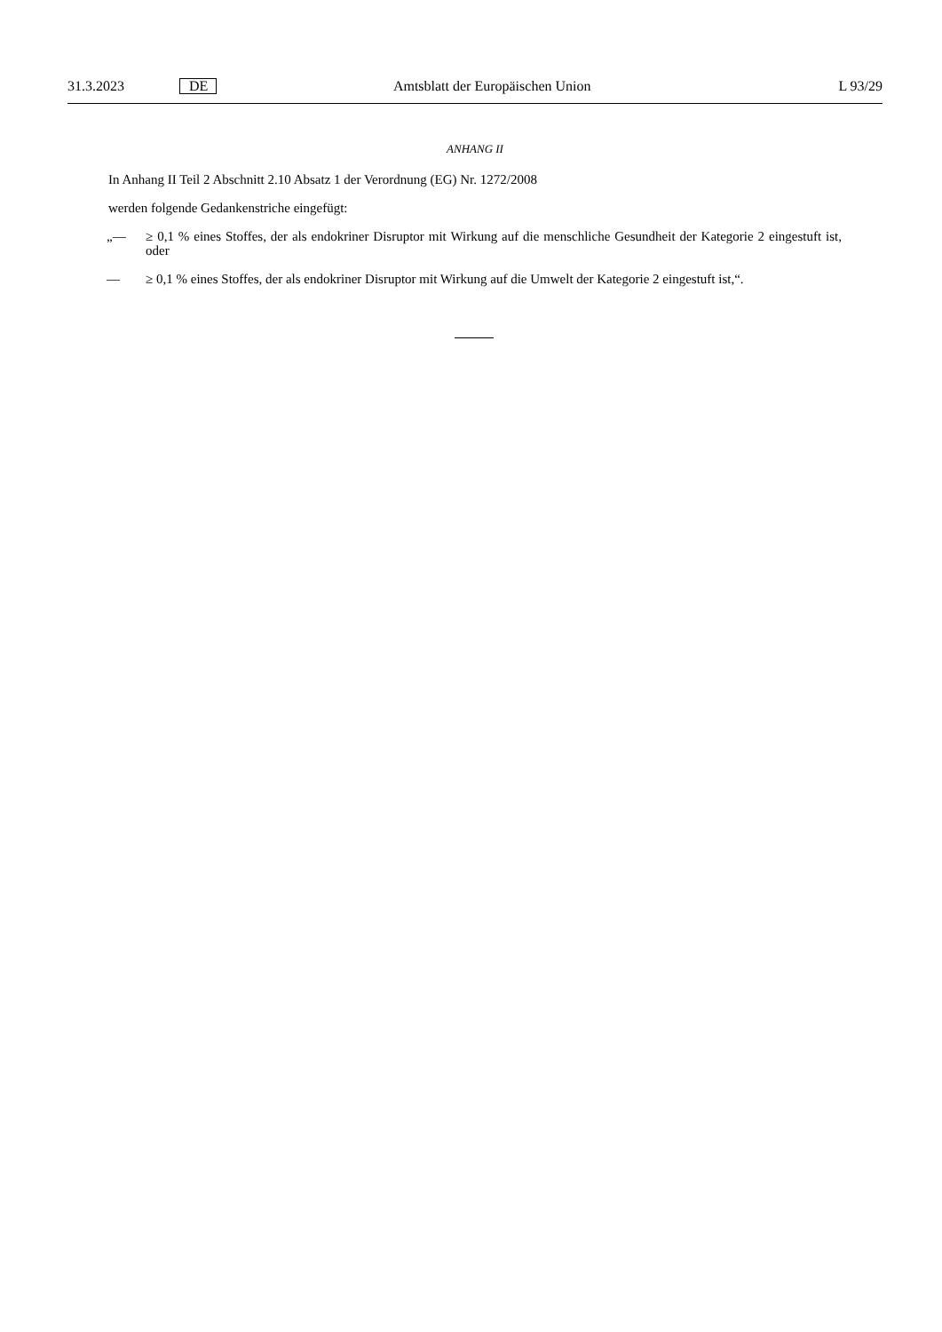31.3.2023 DE Amtsblatt der Europäischen Union L 93/29
ANHANG II
In Anhang II Teil 2 Abschnitt 2.10 Absatz 1 der Verordnung (EG) Nr. 1272/2008
werden folgende Gedankenstriche eingefügt:
„— ≥ 0,1 % eines Stoffes, der als endokriner Disruptor mit Wirkung auf die menschliche Gesundheit der Kategorie 2 eingestuft ist, oder
— ≥ 0,1 % eines Stoffes, der als endokriner Disruptor mit Wirkung auf die Umwelt der Kategorie 2 eingestuft ist,“.